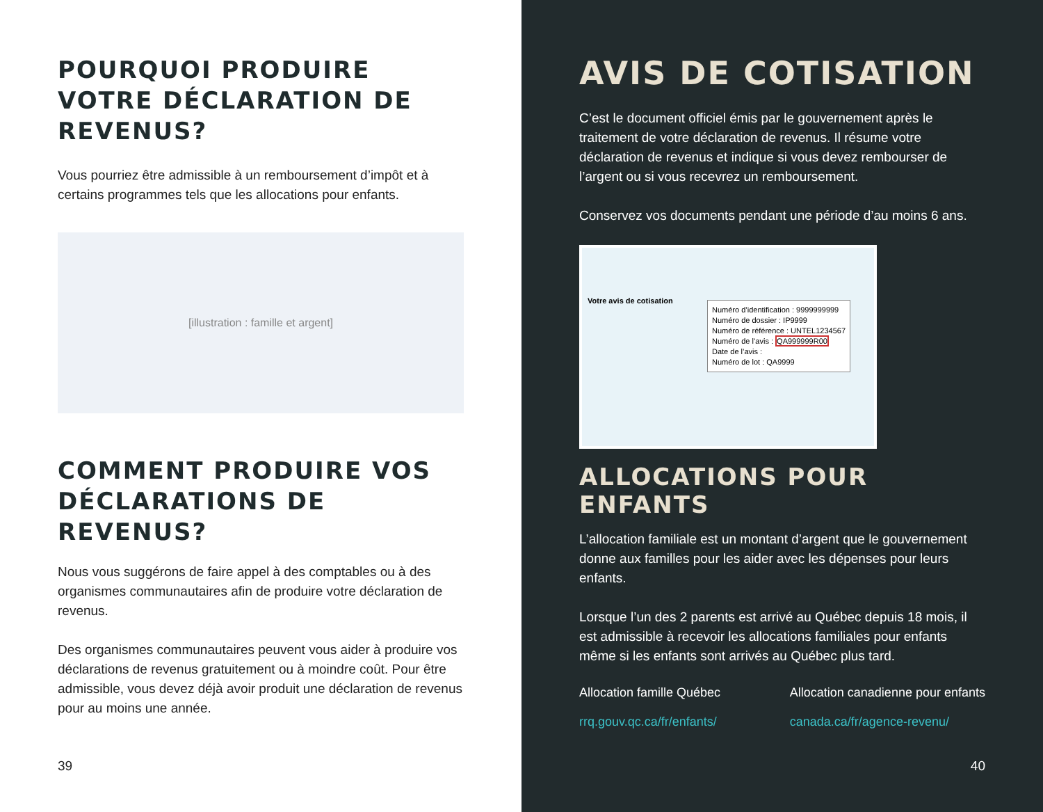POURQUOI PRODUIRE VOTRE DÉCLARATION DE REVENUS?
Vous pourriez être admissible à un remboursement d’impôt et à certains programmes tels que les allocations pour enfants.
[illustration : famille et argent]
COMMENT PRODUIRE VOS DÉCLARATIONS DE REVENUS?
Nous vous suggérons de faire appel à des comptables ou à des organismes communautaires afin de produire votre déclaration de revenus.
Des organismes communautaires peuvent vous aider à produire vos déclarations de revenus gratuitement ou à moindre coût. Pour être admissible, vous devez déjà avoir produit une déclaration de revenus pour au moins une année.
39
AVIS DE COTISATION
C’est le document officiel émis par le gouvernement après le traitement de votre déclaration de revenus. Il résume votre déclaration de revenus et indique si vous devez rembourser de l’argent ou si vous recevrez un remboursement.
Conservez vos documents pendant une période d’au moins 6 ans.
Votre avis de cotisation
Numéro d’identification : 9999999999
Numéro de dossier : IP9999
Numéro de référence : UNTEL1234567
Numéro de l’avis : QA999999R00
Date de l’avis :
Numéro de lot : QA9999
ALLOCATIONS POUR ENFANTS
L’allocation familiale est un montant d’argent que le gouvernement donne aux familles pour les aider avec les dépenses pour leurs enfants.
Lorsque l’un des 2 parents est arrivé au Québec depuis 18 mois, il est admissible à recevoir les allocations familiales pour enfants même si les enfants sont arrivés au Québec plus tard.
Allocation famille Québec
rrq.gouv.qc.ca/fr/enfants/
Allocation canadienne pour enfants
canada.ca/fr/agence-revenu/
40